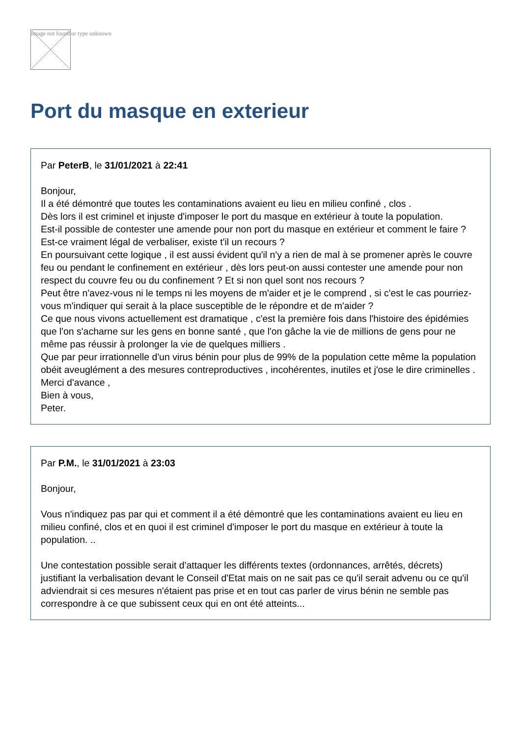Image not found or type unknown
Port du masque en exterieur
Par PeterB, le 31/01/2021 à 22:41
Bonjour,
Il a été démontré que toutes les contaminations avaient eu lieu en milieu confiné , clos .
Dès lors il est criminel et injuste d'imposer le port du masque en extérieur à toute la population.
Est-il possible de contester une amende pour non port du masque en extérieur et comment le faire ?
Est-ce vraiment légal de verbaliser, existe t'il un recours ?
En poursuivant cette logique , il est aussi évident qu'il n'y a rien de mal à se promener après le couvre feu ou pendant le confinement en extérieur , dès lors peut-on aussi contester une amende pour non respect du couvre feu ou du confinement ? Et si non quel sont nos recours ?
Peut être n'avez-vous ni le temps ni les moyens de m'aider et je le comprend , si c'est le cas pourriez-vous m'indiquer qui serait à la place susceptible de le répondre et de m'aider ?
Ce que nous vivons actuellement est dramatique , c'est la première fois dans l'histoire des épidémies que l'on s'acharne sur les gens en bonne santé , que l'on gâche la vie de millions de gens pour ne même pas réussir à prolonger la vie de quelques milliers .
Que par peur irrationnelle d'un virus bénin pour plus de 99% de la population cette même la population obéit aveuglément a des mesures contreproductives , incohérentes, inutiles et j'ose le dire criminelles .
Merci d'avance ,
Bien à vous,
Peter.
Par P.M., le 31/01/2021 à 23:03
Bonjour,
Vous n'indiquez pas par qui et comment il a été démontré que les contaminations avaient eu lieu en milieu confiné, clos et en quoi il est criminel d'imposer le port du masque en extérieur à toute la population. ..
Une contestation possible serait d'attaquer les différents textes (ordonnances, arrêtés, décrets) justifiant la verbalisation devant le Conseil d'Etat mais on ne sait pas ce qu'il serait advenu ou ce qu'il adviendrait si ces mesures n'étaient pas prise et en tout cas parler de virus bénin ne semble pas correspondre à ce que subissent ceux qui en ont été atteints...